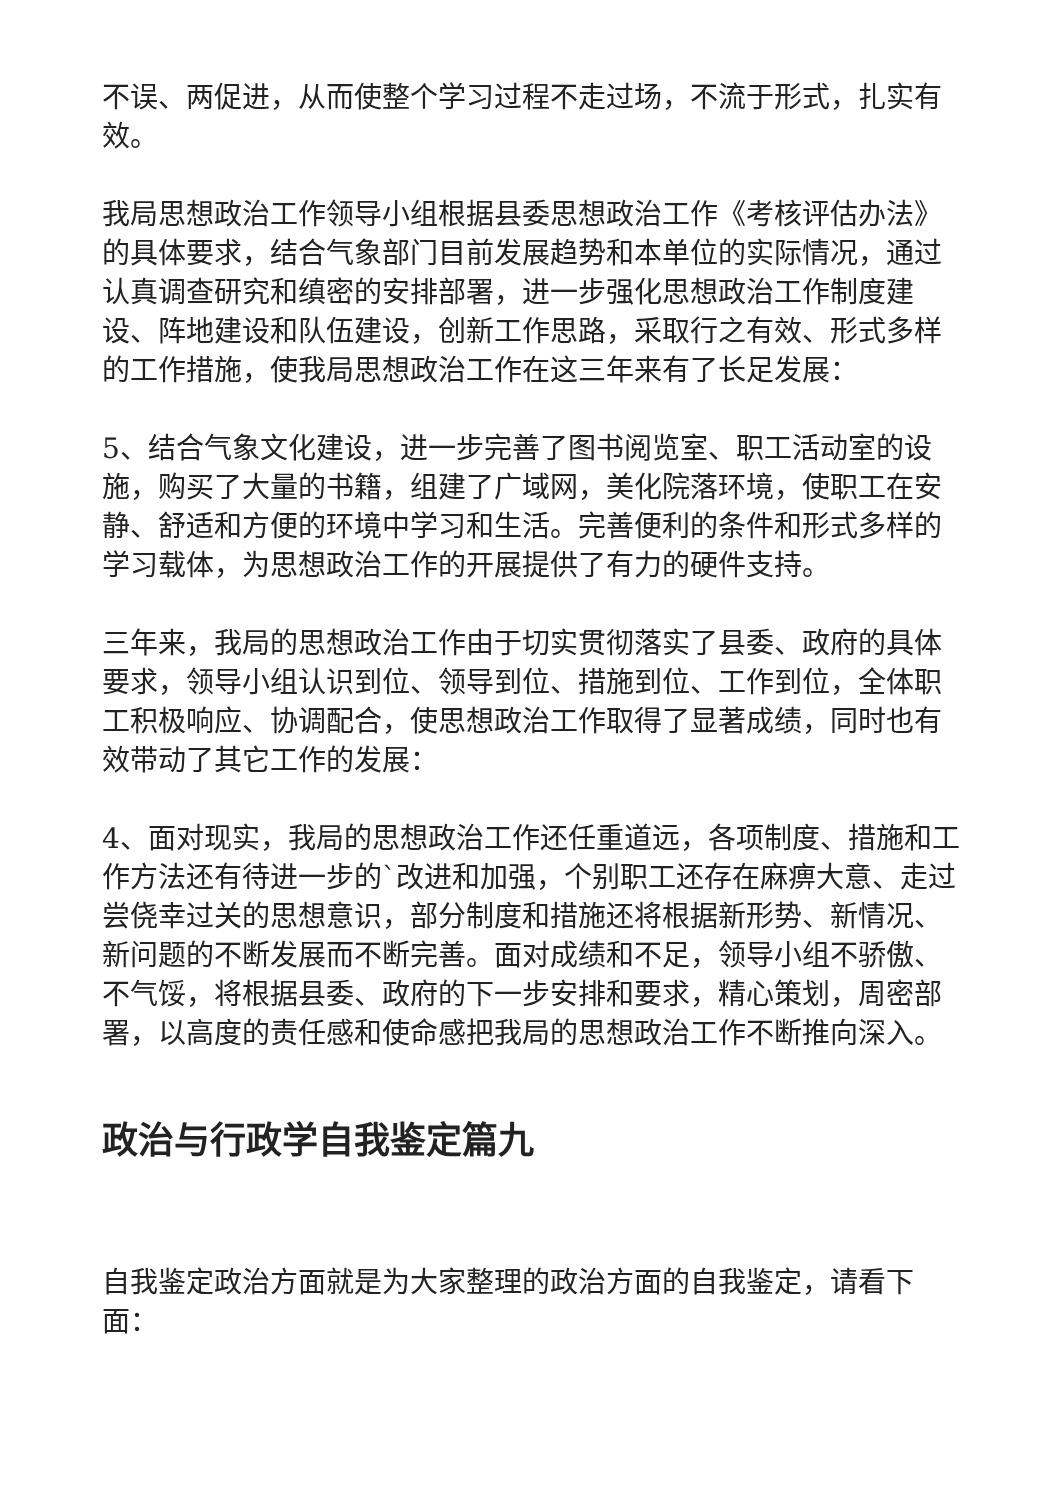不误、两促进，从而使整个学习过程不走过场，不流于形式，扎实有效。
我局思想政治工作领导小组根据县委思想政治工作《考核评估办法》的具体要求，结合气象部门目前发展趋势和本单位的实际情况，通过认真调查研究和缜密的安排部署，进一步强化思想政治工作制度建设、阵地建设和队伍建设，创新工作思路，采取行之有效、形式多样的工作措施，使我局思想政治工作在这三年来有了长足发展：
5、结合气象文化建设，进一步完善了图书阅览室、职工活动室的设施，购买了大量的书籍，组建了广域网，美化院落环境，使职工在安静、舒适和方便的环境中学习和生活。完善便利的条件和形式多样的学习载体，为思想政治工作的开展提供了有力的硬件支持。
三年来，我局的思想政治工作由于切实贯彻落实了县委、政府的具体要求，领导小组认识到位、领导到位、措施到位、工作到位，全体职工积极响应、协调配合，使思想政治工作取得了显著成绩，同时也有效带动了其它工作的发展：
4、面对现实，我局的思想政治工作还任重道远，各项制度、措施和工作方法还有待进一步的`改进和加强，个别职工还存在麻痹大意、走过尝侥幸过关的思想意识，部分制度和措施还将根据新形势、新情况、新问题的不断发展而不断完善。面对成绩和不足，领导小组不骄傲、不气馁，将根据县委、政府的下一步安排和要求，精心策划，周密部署，以高度的责任感和使命感把我局的思想政治工作不断推向深入。
政治与行政学自我鉴定篇九
自我鉴定政治方面就是为大家整理的政治方面的自我鉴定，请看下面：